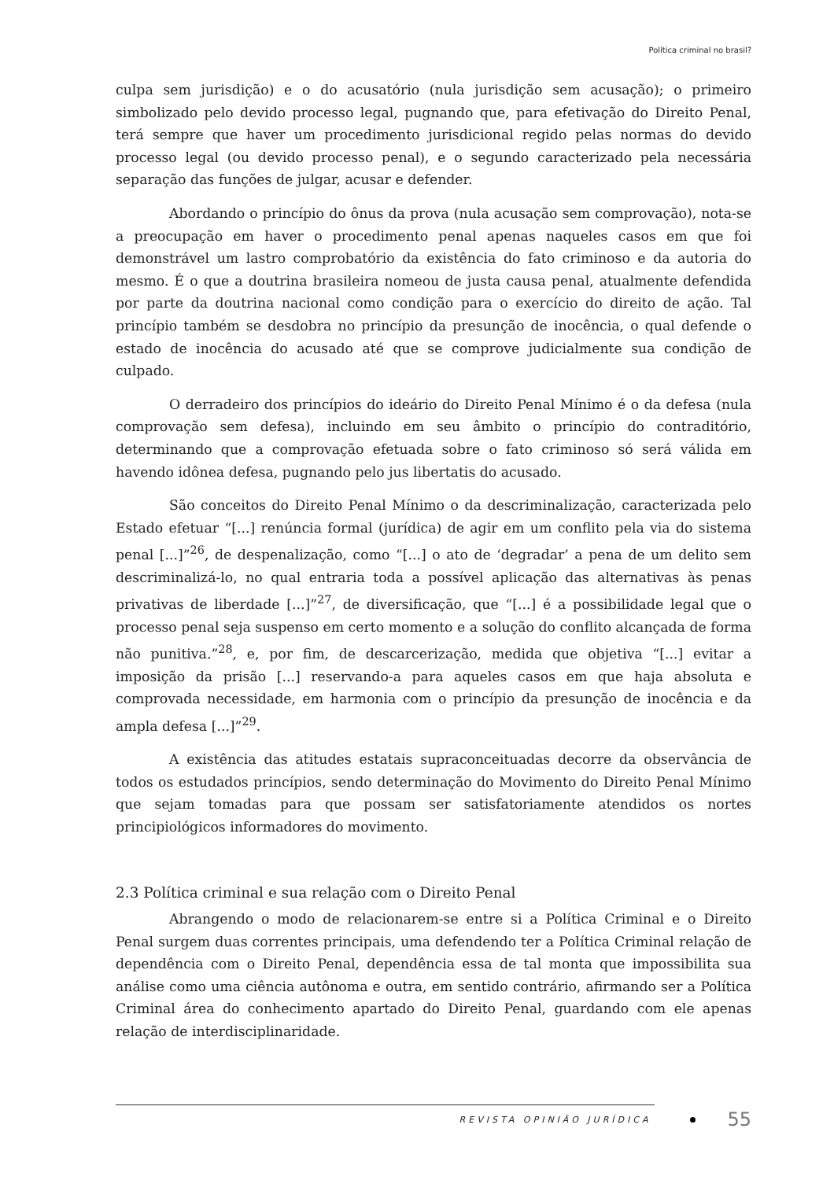Política criminal no brasil?
culpa sem jurisdição) e o do acusatório (nula jurisdição sem acusação); o primeiro simbolizado pelo devido processo legal, pugnando que, para efetivação do Direito Penal, terá sempre que haver um procedimento jurisdicional regido pelas normas do devido processo legal (ou devido processo penal), e o segundo caracterizado pela necessária separação das funções de julgar, acusar e defender.
Abordando o princípio do ônus da prova (nula acusação sem comprovação), nota-se a preocupação em haver o procedimento penal apenas naqueles casos em que foi demonstrável um lastro comprobatório da existência do fato criminoso e da autoria do mesmo. É o que a doutrina brasileira nomeou de justa causa penal, atualmente defendida por parte da doutrina nacional como condição para o exercício do direito de ação. Tal princípio também se desdobra no princípio da presunção de inocência, o qual defende o estado de inocência do acusado até que se comprove judicialmente sua condição de culpado.
O derradeiro dos princípios do ideário do Direito Penal Mínimo é o da defesa (nula comprovação sem defesa), incluindo em seu âmbito o princípio do contraditório, determinando que a comprovação efetuada sobre o fato criminoso só será válida em havendo idônea defesa, pugnando pelo jus libertatis do acusado.
São conceitos do Direito Penal Mínimo o da descriminalização, caracterizada pelo Estado efetuar “[...] renúncia formal (jurídica) de agir em um conflito pela via do sistema penal [...]”<sup>26</sup>, de despenalização, como “[...] o ato de ‘degradar’ a pena de um delito sem descriminalizá-lo, no qual entraria toda a possível aplicação das alternativas às penas privativas de liberdade [...]”<sup>27</sup>, de diversificação, que “[...] é a possibilidade legal que o processo penal seja suspenso em certo momento e a solução do conflito alcançada de forma não punitiva.”<sup>28</sup>, e, por fim, de descarcerização, medida que objetiva “[...] evitar a imposição da prisão [...] reservando-a para aqueles casos em que haja absoluta e comprovada necessidade, em harmonia com o princípio da presunção de inocência e da ampla defesa [...]”<sup>29</sup>.
A existência das atitudes estatais supraconceituadas decorre da observância de todos os estudados princípios, sendo determinação do Movimento do Direito Penal Mínimo que sejam tomadas para que possam ser satisfatoriamente atendidos os nortes principiológicos informadores do movimento.
2.3 Política criminal e sua relação com o Direito Penal
Abrangendo o modo de relacionarem-se entre si a Política Criminal e o Direito Penal surgem duas correntes principais, uma defendendo ter a Política Criminal relação de dependência com o Direito Penal, dependência essa de tal monta que impossibilita sua análise como uma ciência autônoma e outra, em sentido contrário, afirmando ser a Política Criminal área do conhecimento apartado do Direito Penal, guardando com ele apenas relação de interdisciplinaridade.
REVISTA OPINIÃO JURÍDICA 55